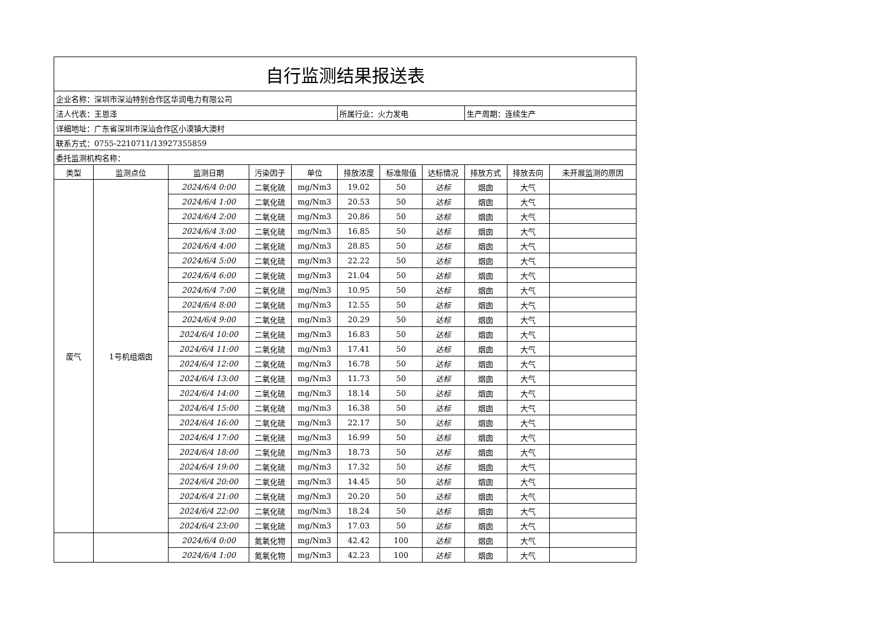| 自行监测结果报送表 | | | | | | | | | | |
| 企业名称：深圳市深汕特别合作区华润电力有限公司 | | | | | | | | | | |
| 法人代表：王恩泽 | | | | | 所属行业：火力发电 | | | 生产周期：连续生产 | | |
| 详细地址：广东省深圳市深汕合作区小漠镇大澳村 | | | | | | | | | | |
| 联系方式：0755-2210711/13927355859 | | | | | | | | | | |
| 委托监测机构名称： | | | | | | | | | | |
| 类型 | 监测点位 | 监测日期 | 污染因子 | 单位 | 排放浓度 | 标准限值 | 达标情况 | 排放方式 | 排放去向 | 未开展监测的原因 |
| 废气 | 1号机组烟囱 | 2024/6/4 0:00 | 二氧化硫 | mg/Nm3 | 19.02 | 50 | 达标 | 烟囱 | 大气 | |
| | | 2024/6/4 1:00 | 二氧化硫 | mg/Nm3 | 20.53 | 50 | 达标 | 烟囱 | 大气 | |
| | | 2024/6/4 2:00 | 二氧化硫 | mg/Nm3 | 20.86 | 50 | 达标 | 烟囱 | 大气 | |
| | | 2024/6/4 3:00 | 二氧化硫 | mg/Nm3 | 16.85 | 50 | 达标 | 烟囱 | 大气 | |
| | | 2024/6/4 4:00 | 二氧化硫 | mg/Nm3 | 28.85 | 50 | 达标 | 烟囱 | 大气 | |
| | | 2024/6/4 5:00 | 二氧化硫 | mg/Nm3 | 22.22 | 50 | 达标 | 烟囱 | 大气 | |
| | | 2024/6/4 6:00 | 二氧化硫 | mg/Nm3 | 21.04 | 50 | 达标 | 烟囱 | 大气 | |
| | | 2024/6/4 7:00 | 二氧化硫 | mg/Nm3 | 10.95 | 50 | 达标 | 烟囱 | 大气 | |
| | | 2024/6/4 8:00 | 二氧化硫 | mg/Nm3 | 12.55 | 50 | 达标 | 烟囱 | 大气 | |
| | | 2024/6/4 9:00 | 二氧化硫 | mg/Nm3 | 20.29 | 50 | 达标 | 烟囱 | 大气 | |
| | | 2024/6/4 10:00 | 二氧化硫 | mg/Nm3 | 16.83 | 50 | 达标 | 烟囱 | 大气 | |
| | | 2024/6/4 11:00 | 二氧化硫 | mg/Nm3 | 17.41 | 50 | 达标 | 烟囱 | 大气 | |
| | | 2024/6/4 12:00 | 二氧化硫 | mg/Nm3 | 16.78 | 50 | 达标 | 烟囱 | 大气 | |
| | | 2024/6/4 13:00 | 二氧化硫 | mg/Nm3 | 11.73 | 50 | 达标 | 烟囱 | 大气 | |
| | | 2024/6/4 14:00 | 二氧化硫 | mg/Nm3 | 18.14 | 50 | 达标 | 烟囱 | 大气 | |
| | | 2024/6/4 15:00 | 二氧化硫 | mg/Nm3 | 16.38 | 50 | 达标 | 烟囱 | 大气 | |
| | | 2024/6/4 16:00 | 二氧化硫 | mg/Nm3 | 22.17 | 50 | 达标 | 烟囱 | 大气 | |
| | | 2024/6/4 17:00 | 二氧化硫 | mg/Nm3 | 16.99 | 50 | 达标 | 烟囱 | 大气 | |
| | | 2024/6/4 18:00 | 二氧化硫 | mg/Nm3 | 18.73 | 50 | 达标 | 烟囱 | 大气 | |
| | | 2024/6/4 19:00 | 二氧化硫 | mg/Nm3 | 17.32 | 50 | 达标 | 烟囱 | 大气 | |
| | | 2024/6/4 20:00 | 二氧化硫 | mg/Nm3 | 14.45 | 50 | 达标 | 烟囱 | 大气 | |
| | | 2024/6/4 21:00 | 二氧化硫 | mg/Nm3 | 20.20 | 50 | 达标 | 烟囱 | 大气 | |
| | | 2024/6/4 22:00 | 二氧化硫 | mg/Nm3 | 18.24 | 50 | 达标 | 烟囱 | 大气 | |
| | | 2024/6/4 23:00 | 二氧化硫 | mg/Nm3 | 17.03 | 50 | 达标 | 烟囱 | 大气 | |
| | | 2024/6/4 0:00 | 氮氧化物 | mg/Nm3 | 42.42 | 100 | 达标 | 烟囱 | 大气 | |
| | | 2024/6/4 1:00 | 氮氧化物 | mg/Nm3 | 42.23 | 100 | 达标 | 烟囱 | 大气 | |